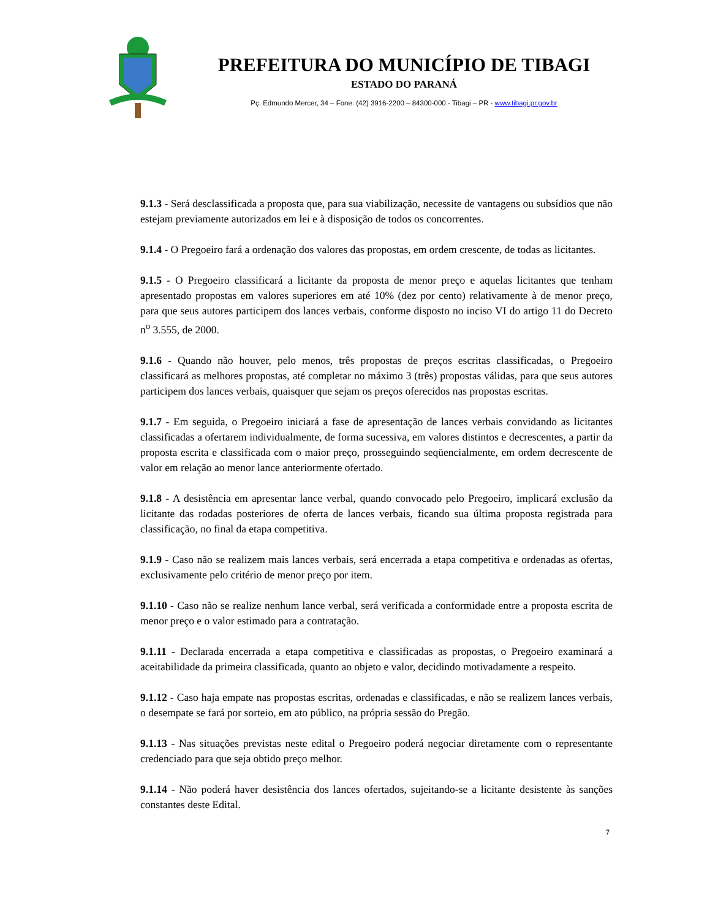PREFEITURA DO MUNICÍPIO DE TIBAGI
ESTADO DO PARANÁ
Pç. Edmundo Mercer, 34 – Fone: (42) 3916-2200 – 84300-000 - Tibagi – PR - www.tibagi.pr.gov.br
9.1.3 - Será desclassificada a proposta que, para sua viabilização, necessite de vantagens ou subsídios que não estejam previamente autorizados em lei e à disposição de todos os concorrentes.
9.1.4 - O Pregoeiro fará a ordenação dos valores das propostas, em ordem crescente, de todas as licitantes.
9.1.5 - O Pregoeiro classificará a licitante da proposta de menor preço e aquelas licitantes que tenham apresentado propostas em valores superiores em até 10% (dez por cento) relativamente à de menor preço, para que seus autores participem dos lances verbais, conforme disposto no inciso VI do artigo 11 do Decreto n<sup>o</sup> 3.555, de 2000.
9.1.6 - Quando não houver, pelo menos, três propostas de preços escritas classificadas, o Pregoeiro classificará as melhores propostas, até completar no máximo 3 (três) propostas válidas, para que seus autores participem dos lances verbais, quaisquer que sejam os preços oferecidos nas propostas escritas.
9.1.7 - Em seguida, o Pregoeiro iniciará a fase de apresentação de lances verbais convidando as licitantes classificadas a ofertarem individualmente, de forma sucessiva, em valores distintos e decrescentes, a partir da proposta escrita e classificada com o maior preço, prosseguindo seqüencialmente, em ordem decrescente de valor em relação ao menor lance anteriormente ofertado.
9.1.8 - A desistência em apresentar lance verbal, quando convocado pelo Pregoeiro, implicará exclusão da licitante das rodadas posteriores de oferta de lances verbais, ficando sua última proposta registrada para classificação, no final da etapa competitiva.
9.1.9 - Caso não se realizem mais lances verbais, será encerrada a etapa competitiva e ordenadas as ofertas, exclusivamente pelo critério de menor preço por item.
9.1.10 - Caso não se realize nenhum lance verbal, será verificada a conformidade entre a proposta escrita de menor preço e o valor estimado para a contratação.
9.1.11 - Declarada encerrada a etapa competitiva e classificadas as propostas, o Pregoeiro examinará a aceitabilidade da primeira classificada, quanto ao objeto e valor, decidindo motivadamente a respeito.
9.1.12 - Caso haja empate nas propostas escritas, ordenadas e classificadas, e não se realizem lances verbais, o desempate se fará por sorteio, em ato público, na própria sessão do Pregão.
9.1.13 - Nas situações previstas neste edital o Pregoeiro poderá negociar diretamente com o representante credenciado para que seja obtido preço melhor.
9.1.14 - Não poderá haver desistência dos lances ofertados, sujeitando-se a licitante desistente às sanções constantes deste Edital.
7